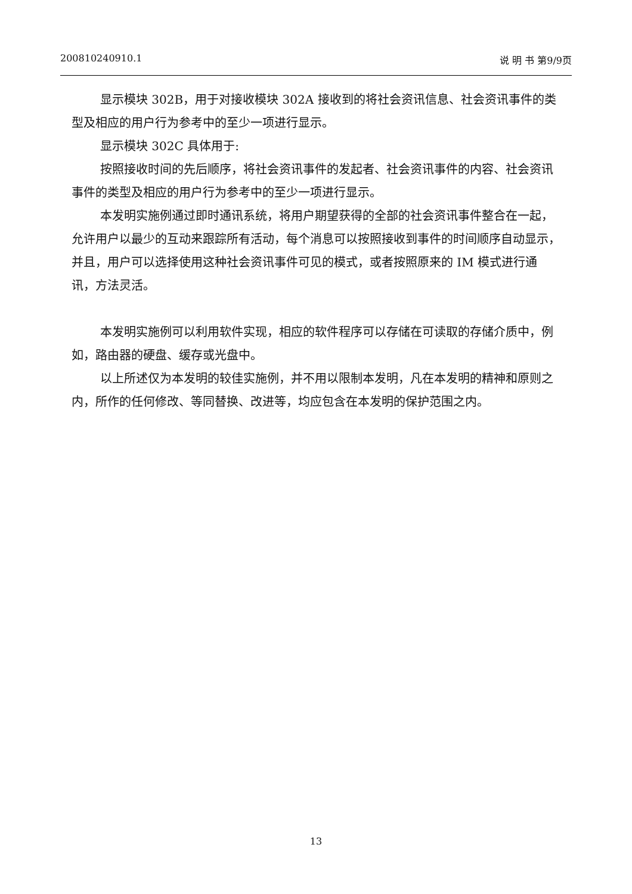200810240910.1 说 明 书 第9/9页
显示模块 302B，用于对接收模块 302A 接收到的将社会资讯信息、社会资讯事件的类型及相应的用户行为参考中的至少一项进行显示。
显示模块 302C 具体用于:
按照接收时间的先后顺序，将社会资讯事件的发起者、社会资讯事件的内容、社会资讯事件的类型及相应的用户行为参考中的至少一项进行显示。
本发明实施例通过即时通讯系统，将用户期望获得的全部的社会资讯事件整合在一起，允许用户以最少的互动来跟踪所有活动，每个消息可以按照接收到事件的时间顺序自动显示，并且，用户可以选择使用这种社会资讯事件可见的模式，或者按照原来的 IM 模式进行通讯，方法灵活。
本发明实施例可以利用软件实现，相应的软件程序可以存储在可读取的存储介质中，例如，路由器的硬盘、缓存或光盘中。
以上所述仅为本发明的较佳实施例，并不用以限制本发明，凡在本发明的精神和原则之内，所作的任何修改、等同替换、改进等，均应包含在本发明的保护范围之内。
13